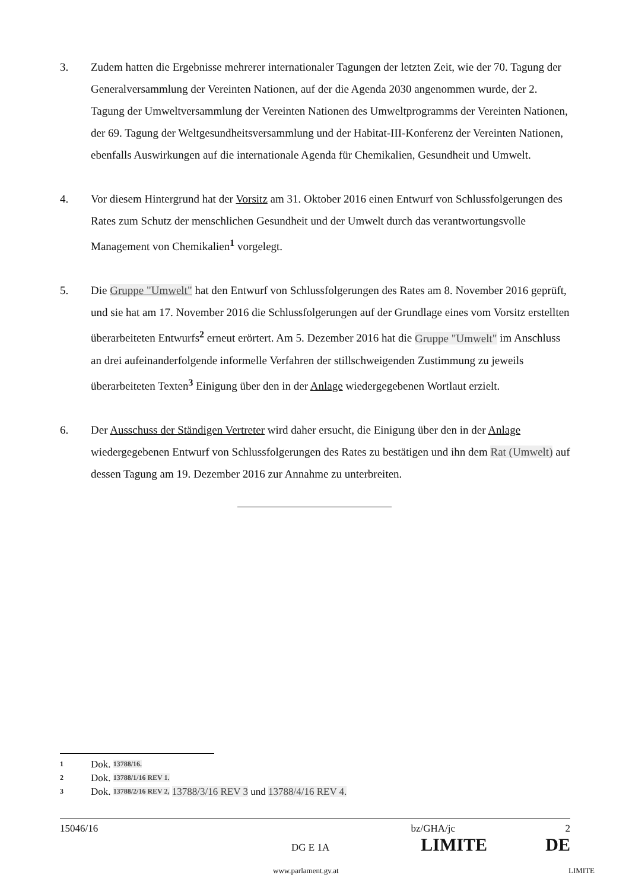3. Zudem hatten die Ergebnisse mehrerer internationaler Tagungen der letzten Zeit, wie der 70. Tagung der Generalversammlung der Vereinten Nationen, auf der die Agenda 2030 angenommen wurde, der 2. Tagung der Umweltversammlung der Vereinten Nationen des Umweltprogramms der Vereinten Nationen, der 69. Tagung der Weltgesundheitsversammlung und der Habitat-III-Konferenz der Vereinten Nationen, ebenfalls Auswirkungen auf die internationale Agenda für Chemikalien, Gesundheit und Umwelt.
4. Vor diesem Hintergrund hat der Vorsitz am 31. Oktober 2016 einen Entwurf von Schlussfolgerungen des Rates zum Schutz der menschlichen Gesundheit und der Umwelt durch das verantwortungsvolle Management von Chemikalien<sup>1</sup> vorgelegt.
5. Die Gruppe "Umwelt" hat den Entwurf von Schlussfolgerungen des Rates am 8. November 2016 geprüft, und sie hat am 17. November 2016 die Schlussfolgerungen auf der Grundlage eines vom Vorsitz erstellten überarbeiteten Entwurfs<sup>2</sup> erneut erörtert. Am 5. Dezember 2016 hat die Gruppe "Umwelt" im Anschluss an drei aufeinanderfolgende informelle Verfahren der stillschweigenden Zustimmung zu jeweils überarbeiteten Texten<sup>3</sup> Einigung über den in der Anlage wiedergegebenen Wortlaut erzielt.
6. Der Ausschuss der Ständigen Vertreter wird daher ersucht, die Einigung über den in der Anlage wiedergegebenen Entwurf von Schlussfolgerungen des Rates zu bestätigen und ihn dem Rat (Umwelt) auf dessen Tagung am 19. Dezember 2016 zur Annahme zu unterbreiten.
1 Dok. 13788/16.
2 Dok. 13788/1/16 REV 1.
3 Dok. 13788/2/16 REV 2, 13788/3/16 REV 3 und 13788/4/16 REV 4.
15046/16 bz/GHA/jc 2
DG E 1A LIMITE DE
www.parlament.gv.at LIMITE